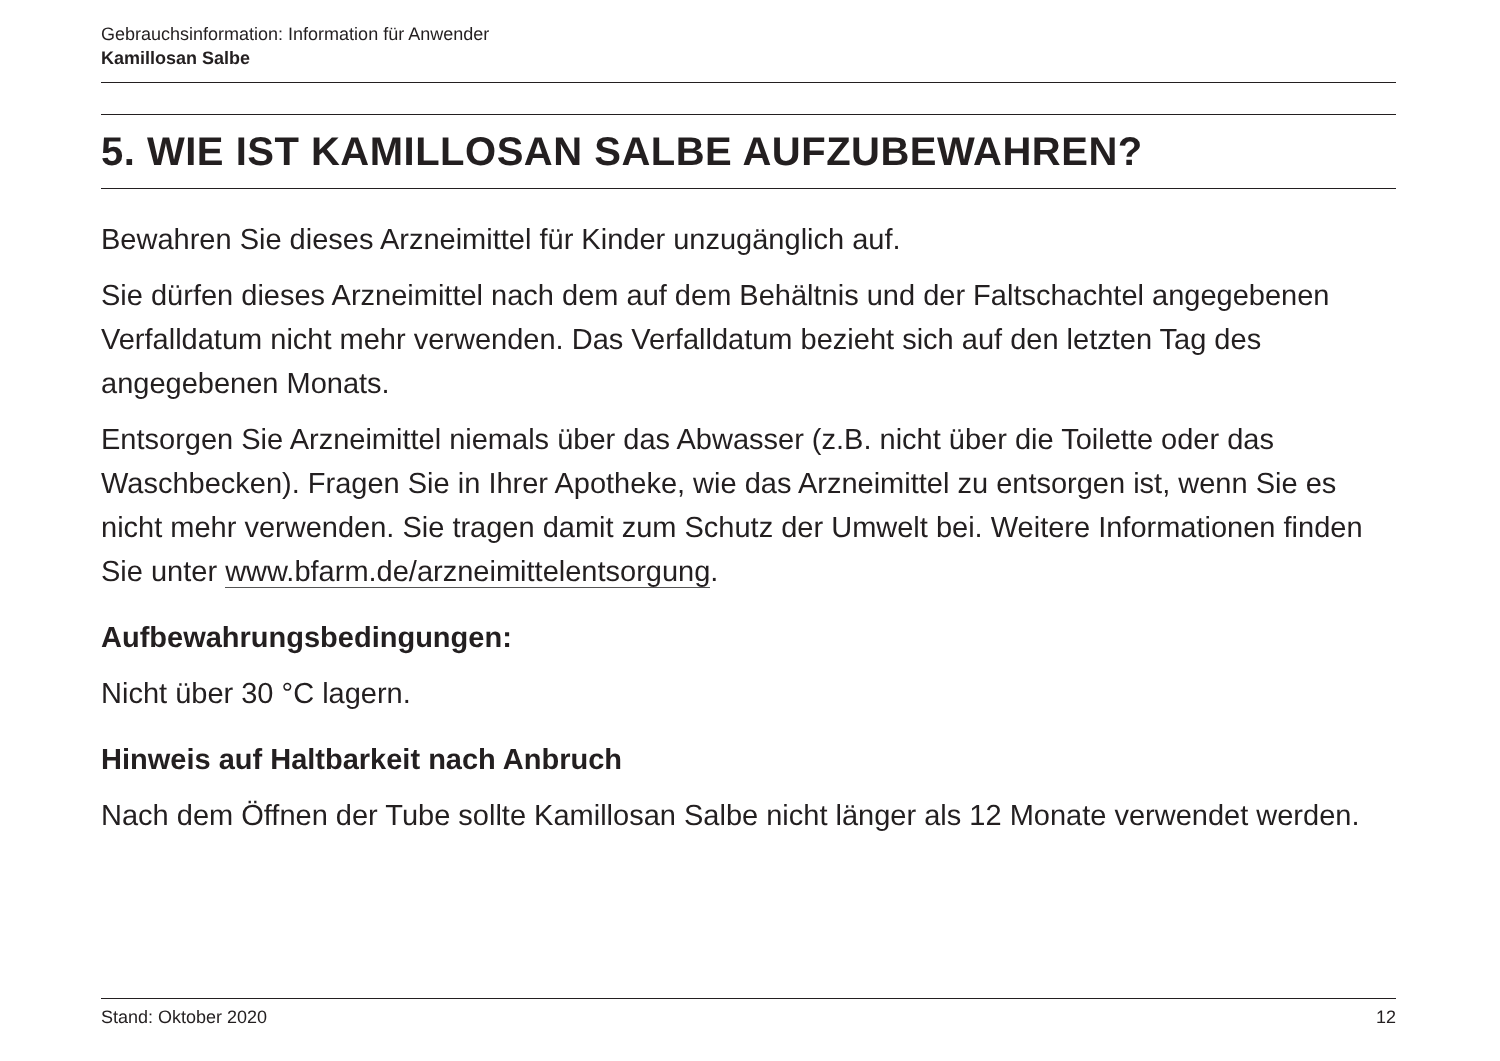Gebrauchsinformation: Information für Anwender
Kamillosan Salbe
5. WIE IST KAMILLOSAN SALBE AUFZUBEWAHREN?
Bewahren Sie dieses Arzneimittel für Kinder unzugänglich auf.
Sie dürfen dieses Arzneimittel nach dem auf dem Behältnis und der Faltschachtel angegebenen Verfalldatum nicht mehr verwenden. Das Verfalldatum bezieht sich auf den letzten Tag des angegebenen Monats.
Entsorgen Sie Arzneimittel niemals über das Abwasser (z.B. nicht über die Toilette oder das Waschbecken). Fragen Sie in Ihrer Apotheke, wie das Arzneimittel zu entsorgen ist, wenn Sie es nicht mehr verwenden. Sie tragen damit zum Schutz der Umwelt bei. Weitere Informationen finden Sie unter www.bfarm.de/arzneimittelentsorgung.
Aufbewahrungsbedingungen:
Nicht über 30 °C lagern.
Hinweis auf Haltbarkeit nach Anbruch
Nach dem Öffnen der Tube sollte Kamillosan Salbe nicht länger als 12 Monate verwendet werden.
Stand: Oktober 2020 12